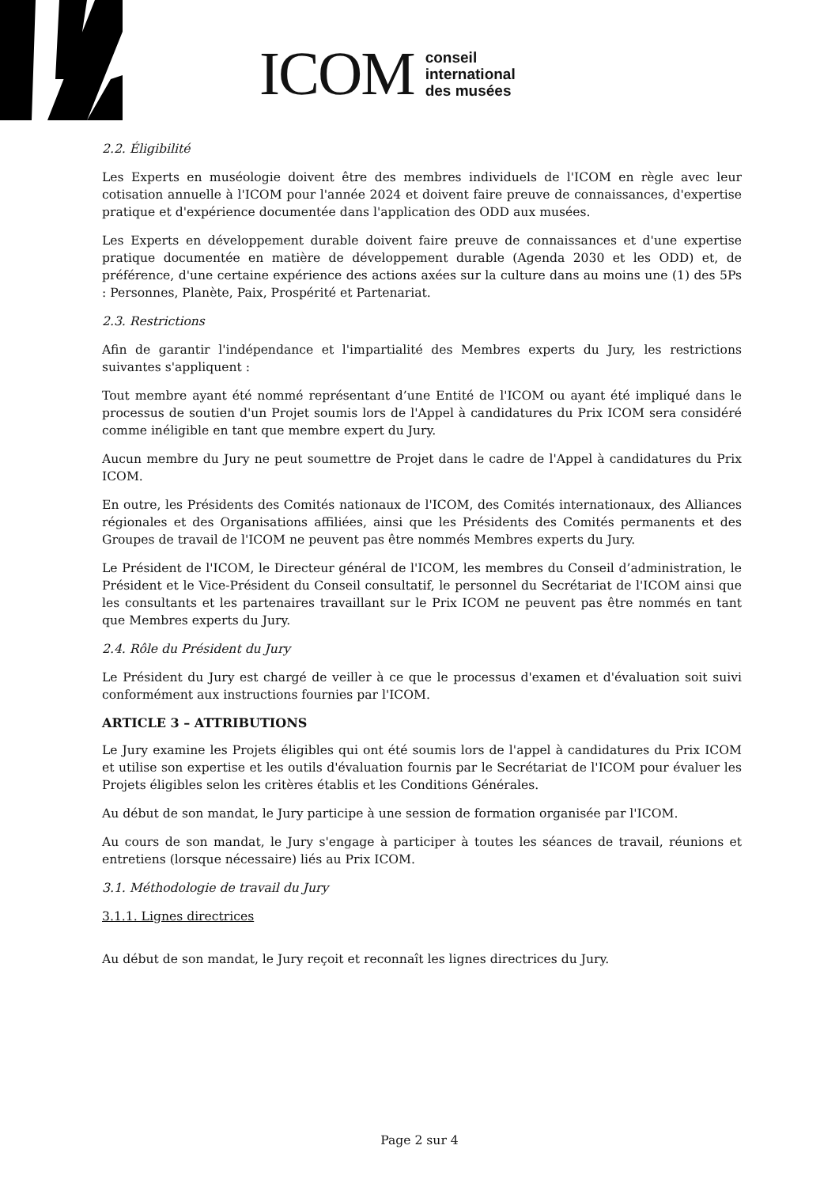ICOM conseil
international
des musées
2.2. Éligibilité
Les Experts en muséologie doivent être des membres individuels de l'ICOM en règle avec leur cotisation annuelle à l'ICOM pour l'année 2024 et doivent faire preuve de connaissances, d'expertise pratique et d'expérience documentée dans l'application des ODD aux musées.
Les Experts en développement durable doivent faire preuve de connaissances et d'une expertise pratique documentée en matière de développement durable (Agenda 2030 et les ODD) et, de préférence, d'une certaine expérience des actions axées sur la culture dans au moins une (1) des 5Ps : Personnes, Planète, Paix, Prospérité et Partenariat.
2.3. Restrictions
Afin de garantir l'indépendance et l'impartialité des Membres experts du Jury, les restrictions suivantes s'appliquent :
Tout membre ayant été nommé représentant d’une Entité de l'ICOM ou ayant été impliqué dans le processus de soutien d'un Projet soumis lors de l'Appel à candidatures du Prix ICOM sera considéré comme inéligible en tant que membre expert du Jury.
Aucun membre du Jury ne peut soumettre de Projet dans le cadre de l'Appel à candidatures du Prix ICOM.
En outre, les Présidents des Comités nationaux de l'ICOM, des Comités internationaux, des Alliances régionales et des Organisations affiliées, ainsi que les Présidents des Comités permanents et des Groupes de travail de l'ICOM ne peuvent pas être nommés Membres experts du Jury.
Le Président de l'ICOM, le Directeur général de l'ICOM, les membres du Conseil d’administration, le Président et le Vice-Président du Conseil consultatif, le personnel du Secrétariat de l'ICOM ainsi que les consultants et les partenaires travaillant sur le Prix ICOM ne peuvent pas être nommés en tant que Membres experts du Jury.
2.4. Rôle du Président du Jury
Le Président du Jury est chargé de veiller à ce que le processus d'examen et d'évaluation soit suivi conformément aux instructions fournies par l'ICOM.
ARTICLE 3 – ATTRIBUTIONS
Le Jury examine les Projets éligibles qui ont été soumis lors de l'appel à candidatures du Prix ICOM et utilise son expertise et les outils d'évaluation fournis par le Secrétariat de l'ICOM pour évaluer les Projets éligibles selon les critères établis et les Conditions Générales.
Au début de son mandat, le Jury participe à une session de formation organisée par l'ICOM.
Au cours de son mandat, le Jury s'engage à participer à toutes les séances de travail, réunions et entretiens (lorsque nécessaire) liés au Prix ICOM.
3.1. Méthodologie de travail du Jury
3.1.1. Lignes directrices
Au début de son mandat, le Jury reçoit et reconnaît les lignes directrices du Jury.
Page 2 sur 4